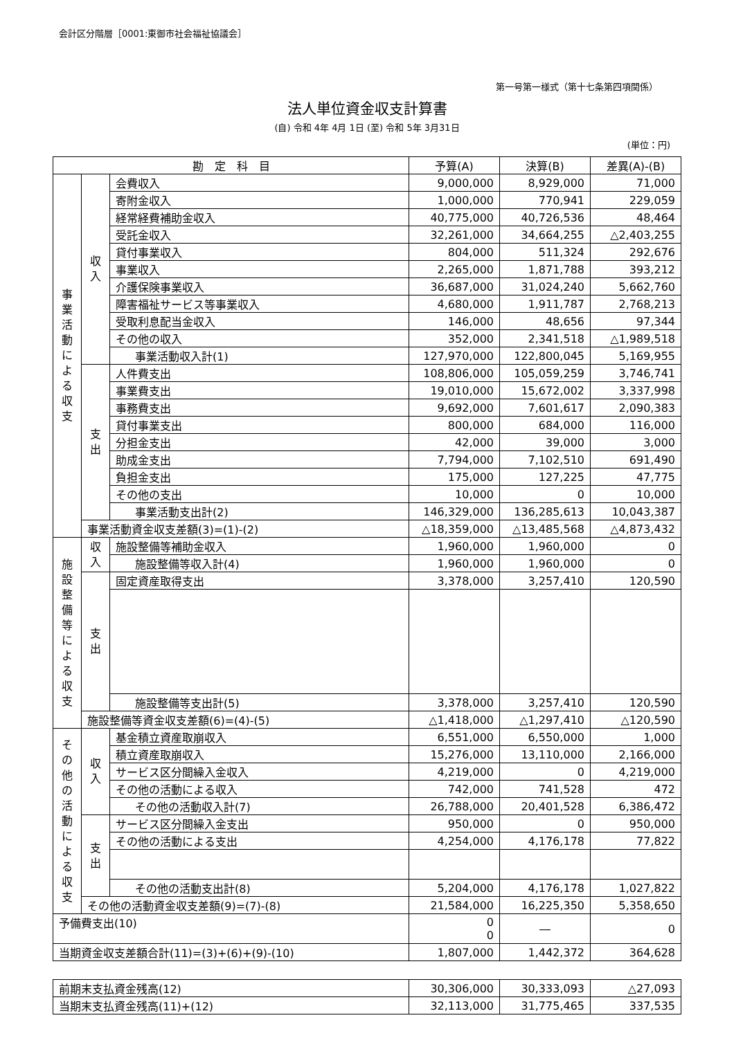会計区分階層［0001:東御市社会福祉協議会］
第一号第一様式（第十七条第四項関係）
法人単位資金収支計算書
(自) 令和 4年 4月 1日 (至) 令和 5年 3月31日
(単位：円)
| 勘 定 科 目 | | | 予算(A) | 決算(B) | 差異(A)-(B) |
| --- | --- | --- | --- | --- | --- |
| 事業活動による収支 | 収入 | 会費収入 | 9,000,000 | 8,929,000 | 71,000 |
| | | 寄附金収入 | 1,000,000 | 770,941 | 229,059 |
| | | 経常経費補助金収入 | 40,775,000 | 40,726,536 | 48,464 |
| | | 受託金収入 | 32,261,000 | 34,664,255 | △2,403,255 |
| | | 貸付事業収入 | 804,000 | 511,324 | 292,676 |
| | | 事業収入 | 2,265,000 | 1,871,788 | 393,212 |
| | | 介護保険事業収入 | 36,687,000 | 31,024,240 | 5,662,760 |
| | | 障害福祉サービス等事業収入 | 4,680,000 | 1,911,787 | 2,768,213 |
| | | 受取利息配当金収入 | 146,000 | 48,656 | 97,344 |
| | | その他の収入 | 352,000 | 2,341,518 | △1,989,518 |
| | | 事業活動収入計(1) | 127,970,000 | 122,800,045 | 5,169,955 |
| | 支出 | 人件費支出 | 108,806,000 | 105,059,259 | 3,746,741 |
| | | 事業費支出 | 19,010,000 | 15,672,002 | 3,337,998 |
| | | 事務費支出 | 9,692,000 | 7,601,617 | 2,090,383 |
| | | 貸付事業支出 | 800,000 | 684,000 | 116,000 |
| | | 分担金支出 | 42,000 | 39,000 | 3,000 |
| | | 助成金支出 | 7,794,000 | 7,102,510 | 691,490 |
| | | 負担金支出 | 175,000 | 127,225 | 47,775 |
| | | その他の支出 | 10,000 | 0 | 10,000 |
| | | 事業活動支出計(2) | 146,329,000 | 136,285,613 | 10,043,387 |
| | 事業活動資金収支差額(3)=(1)-(2) | | △18,359,000 | △13,485,568 | △4,873,432 |
| 施設整備等による収支 | 収入 | 施設整備等補助金収入 | 1,960,000 | 1,960,000 | 0 |
| | | 施設整備等収入計(4) | 1,960,000 | 1,960,000 | 0 |
| | 支出 | 固定資産取得支出 | 3,378,000 | 3,257,410 | 120,590 |
| | | 施設整備等支出計(5) | 3,378,000 | 3,257,410 | 120,590 |
| | 施設整備等資金収支差額(6)=(4)-(5) | | △1,418,000 | △1,297,410 | △120,590 |
| その他の活動による収支 | 収入 | 基金積立資産取崩収入 | 6,551,000 | 6,550,000 | 1,000 |
| | | 積立資産取崩収入 | 15,276,000 | 13,110,000 | 2,166,000 |
| | | サービス区分間繰入金収入 | 4,219,000 | 0 | 4,219,000 |
| | | その他の活動による収入 | 742,000 | 741,528 | 472 |
| | | その他の活動収入計(7) | 26,788,000 | 20,401,528 | 6,386,472 |
| | 支出 | サービス区分間繰入金支出 | 950,000 | 0 | 950,000 |
| | | その他の活動による支出 | 4,254,000 | 4,176,178 | 77,822 |
| | | その他の活動支出計(8) | 5,204,000 | 4,176,178 | 1,027,822 |
| | その他の活動資金収支差額(9)=(7)-(8) | | 21,584,000 | 16,225,350 | 5,358,650 |
| 予備費支出(10) | | | 0 0 | ― | 0 |
| 当期資金収支差額合計(11)=(3)+(6)+(9)-(10) | | | 1,807,000 | 1,442,372 | 364,628 |
| 前期末支払資金残高(12) | 30,306,000 | 30,333,093 | △27,093 |
| 当期末支払資金残高(11)+(12) | 32,113,000 | 31,775,465 | 337,535 |